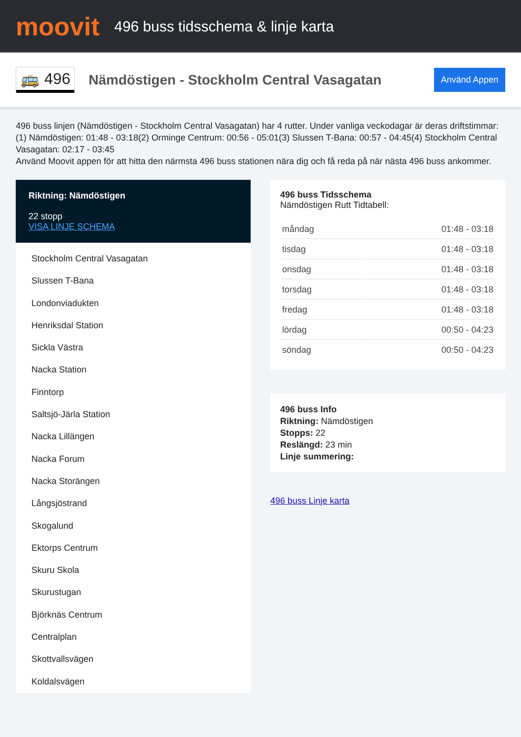moovit
496 buss tidsschema & linje karta
🚌 496
Nämdöstigen - Stockholm Central Vasagatan
Använd Appen
496 buss linjen (Nämdöstigen - Stockholm Central Vasagatan) har 4 rutter. Under vanliga veckodagar är deras driftstimmar:
(1) Nämdöstigen: 01:48 - 03:18(2) Orminge Centrum: 00:56 - 05:01(3) Slussen T-Bana: 00:57 - 04:45(4) Stockholm Central Vasagatan: 02:17 - 03:45
Använd Moovit appen för att hitta den närmsta 496 buss stationen nära dig och få reda på när nästa 496 buss ankommer.
Riktning: Nämdöstigen
22 stopp
VISA LINJE SCHEMA
Stockholm Central Vasagatan
Slussen T-Bana
Londonviadukten
Henriksdal Station
Sickla Västra
Nacka Station
Finntorp
Saltsjö-Järla Station
Nacka Lillängen
Nacka Forum
Nacka Storängen
Långsjöstrand
Skogalund
Ektorps Centrum
Skuru Skola
Skurustugan
Björknäs Centrum
Centralplan
Skottvallsvägen
Koldalsvägen
496 buss Tidsschema
Nämdöstigen Rutt Tidtabell:
| måndag | 01:48 - 03:18 |
| tisdag | 01:48 - 03:18 |
| onsdag | 01:48 - 03:18 |
| torsdag | 01:48 - 03:18 |
| fredag | 01:48 - 03:18 |
| lördag | 00:50 - 04:23 |
| söndag | 00:50 - 04:23 |
496 buss Info
Riktning: Nämdöstigen
Stopps: 22
Reslängd: 23 min
Linje summering:
496 buss Linje karta